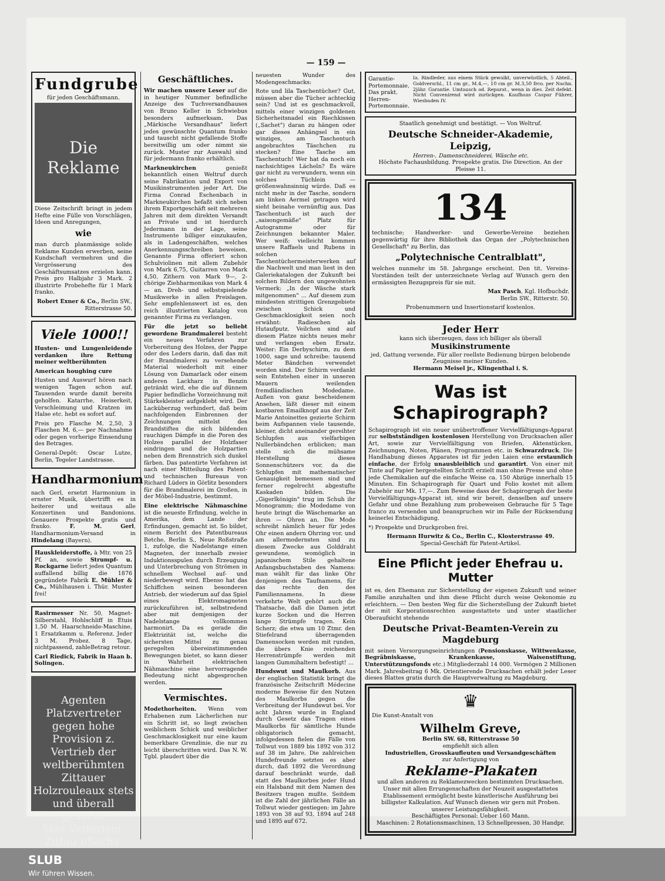— 159 —
Fundgrube
für jeden Geschäftsmann.
Die Reklame
Diese Zeitschrift bringt in jedem Hefte eine Fülle von Vorschlägen, Ideen und Anregungen,
wie
man durch planmässige solide Reklame Kunden erwerben, seine Kundschaft vermehren und die Vergrösserung des Geschäftsumsatzes erzielen kann. Preis pro Halbjahr 3 Mark. 2 illustrirte Probehefte für 1 Mark franko.
Robert Exner & Co., Berlin SW., Ritterstrasse 50.
Viele 1000!!
Husten- und Lungenleidende verdanken ihre Rettung meiner weltberühmten
American houghing cure
Husten und Auswurf hören nach wenigen Tagen schon auf. Tausenden wurde damit bereits geholfen. Katarrhe, Heiserkeit, Verschleimung und Kratzen im Halse etc. hebt es sofort auf.
Preis pro Flasche M. 2,50, 3 Flaschen M. 6,— per Nachnahme oder gegen vorherige Einsendung des Betrages.
General-Depôt: Oscar Lutze, Berlin, Tegeler Landstrasse.
Handharmonium
nach Gerl, ersetzt Harmonium in ernster Musik, übertrifft es in heiterer und weitaus alle Konzertinen und Bandonions. Genauere Prospekte gratis und franko. F. M. Gerl, Handharmonium-Versand in Hindelang (Bayern).
Hauskleiderstoffe, à Mtr. von 25 Pf. an, sowie Strumpf- u. Rockgarne liefert jedes Quantum auffallend billig die 1876 gegründete Fabrik E. Mühler & Co., Mühlhausen i. Thür. Muster frei!
Rasirmesser Nr. 50, Magnet-Silberstahl, Hohlschliff in Etuis 1,50 M. Haarschneide-Maschine, 1 Ersatzkamm u. Referenz. Jeder 3 M. Probez. 8 Tage, nichtpassend, zahleBetrag retour.
Carl Riedick, Fabrik in Haan b. Solingen.
Agenten
Platzvertreter gegen hohe Provision z. Vertrieb der weltberühmten Zittauer Holzrouleaux stets und überall gesucht
Max Vetterlein, Zittau i/Sachs.
Geschäftliches.
Wir machen unsere Leser auf die in heutiger Nummer befindliche Anzeige des Tuchversandhauses von Bruno Keller in Schwiebus besonders aufmerksam. Das „Märkische Versandhaus" liefert jedes gewünschte Quantum franko und tauscht nicht gefallende Stoffe bereitwillig um oder nimmt sie zurück. Muster zur Auswahl sind für jedermann franko erhältlich.
Markneukirchen genießt bekanntlich einen Weltruf durch seine Fabrikation und Export von Musikinstrumenten jeder Art. Die Firma Conrad Eschenbach in Markneukirchen befaßt sich neben ihrem Exportgeschäft seit mehreren Jahren mit dem direkten Versandt an Private und ist hierdurch Jedermann in der Lage, seine Instrumente billiger einzukaufen, als in Ladengeschäften, welches Anerkennungsschreiben beweisen. Genannte Firma offeriert schon Schulviolinen mit allem Zubehör von Mark 6,75, Guitarren von Mark 4,50, Zithern von Mark 9—, 2-chörige Ziehharmonikas von Mark 4— an. Dreh- und selbstspielende Musikwerke in allen Preislagen. Sehr empfehlenswert ist es, den reich illustrierten Katalog von genannter Firma zu verlangen.
Für die jetzt so beliebt gewordene Brandmalerei besteht ein neues Verfahren zur Vorbereitung des Holzes, der Pappe oder des Leders darin, daß das mit der Brandmalerei zu versehende Material wiederholt mit einer Lösung von Damarlack oder einem anderen Lackharz in Benzin getränkt wird, ehe die auf dünnem Papier befindliche Vorzeichnung mit Stärkekleister aufgeklebt wird. Der Lacküberzug verhindert, daß beim nachfolgenden Einbrennen der Zeichnungen mittelst des Brandstiftes die sich bildenden rauchigen Dämpfe in die Poren des Holzes parallel der Holzfaser eindringen und die Holzpartien neben dem Brennstrich sich dunkel färben. Das patentirte Verfahren ist nach einer Mitteilung des Patent- und technischen Bureaus von Richard Lüders in Görlitz besonders für die Brandmalerei im Großen, in der Möbel-Industrie, bestimmt.
Eine elektrische Nähmaschine ist die neueste Erfindung, welche in Amerika, dem Lande der Erfindungen, gemacht ist. So bildet, einem Bericht des Patentbureaus Betche, Berlin S., Neue Roßstraße 1, zufolge, die Nadelstange einen Magneten, der innerhalb zweier Induktionsspulen durch Erzeugung und Unterbrechung von Strömen in schnellem Wechsel auf- und niederbewegt wird. Ebenso hat das Schiffchen seinen besonderen Antrieb, der wiederum auf das Spiel eines Elektromagneten zurückzuführen ist, selbstredend aber mit demjenigen der Nadelstange vollkommen harmonirt. Da es gerade die Elektrizität ist, welche die sichersten Mittel zu genau geregelten übereinstimmenden Bewegungen bietet, so kann dieser in Wahrheit elektrischen Nähmaschine eine hervorragende Bedeutung nicht abgesprochen werden.
Vermischtes.
Modethorheiten. Wenn vom Erhabenen zum Lächerlichen nur ein Schritt ist, so liegt zwischen weiblichem Schick und weiblicher Geschmacklosigkeit nur eine kaum bemerkbare Grenzlinie, die nur zu leicht überschritten wird. Das N. W. Tgbl. plaudert über die
neuesten Wunder des Modengeschmacks:
Rote und lila Taschentücher? Gut, müssen aber die Tücher achteckig sein? Und ist es geschmackvoll, mittels einer winzigen goldenen Sicherheitsnadel ein Riechkissen („Sachet") daran zu hängen oder gar dieses Anhängsel in ein winziges, am Taschentuch angebrachtes Täschchen zu stecken? Eine Tasche am Taschentuch! Wer hat da noch ein nachsichtiges Lächeln? Es wäre gar nicht zu verwundern, wenn ein solches Tüchlein — größenwahnsinnig würde. Daß es nicht mehr in der Tasche, sondern am linken Aermel getragen wird sieht beinahe vernünftig aus. Das Taschentuch ist auch der „saisongemäße" Platz für Autogramme oder für Zeichnungen bekannter Maler. Wer weiß: vielleicht kommen unsere Raffaels und Rubens in solchen Taschentüchermeisterwerken auf die Nachwelt und man liest in den Galeriekatalogen der Zukunft bei solchen Bildern den ungewohnten Vermerk: „In der Wäsche stark mitgenommen" ... Auf diesem zum mindesten strittigen Grenzgebiete zwischen Schick und Geschmacklosigkeit seien noch erwähnt: Radieschen als Hutaufputz. Veilchen sind auf diesem Platze nichts neues mehr und verlangen eben Ersatz. Weiter: Ein Derbyschirm, zu dem 1000, sage und schreibe: tausend Meter Bändchen verwendet worden sind. Der Schirm verdankt sein Entstehen einer in unseren Mauern weilenden fremdländischen Modedame. Außen von ganz bescheidenem Ansehen, läßt dieser mit einem kostbaren Emailknopf aus der Zeit Marie Antoinettes gezierte Schirm beim Aufspannen viele tausende, kleiner, dicht aneinander gereihter Schlupfen aus vielfarbigen Nullerbändchen erblicken; man stelle sich die mühsame Herstellung dieses Sonnenschützers vor, da die Schlupfen mit mathematischer Genauigkeit bemessen sind und ferner regelrecht abgestufte Kaskaden bilden. Die „Gigerlkönigin" trug im Schuh ihr Monogramm; die Modedame von heute bringt die Wäschemarke an ihren — Ohren an. Die Mode schreibt nämlich heuer für jedes Ohr einen andern Ohrring vor, und am allermodernsten sind zu diesem Zwecke aus Golddraht gewundene, womöglich in japanischem Stile gehaltene Anfangsbuchstaben des Namens: man wählt für das linke Ohr denjenigen des Taufnamens, für das rechte den des Familiennamens. In diese verkehrte Welt gehört auch die Thatsache, daß die Damen jetzt kurze Socken und die Herren lange Strümpfe tragen. Kein Scherz; die etwa um 10 Ztmr. den Stiefelrand überragenden Damensocken werden mit runden, die übers Knie reichenden Herrenstrümpfe werden mit langen Gummihaltern befestigt! ...
Hundswut und Maulkorb. Aus der englischen Statistik bringt die französische Zeitschrift Médecine moderne Beweise für den Nutzen des Maulkorbs gegen die Verbreitung der Hundswut bei. Vor acht Jahren wurde in England durch Gesetz das Tragen eines Maulkorbs für sämtliche Hunde obligatorisch gemacht, infolgedessen fielen die Fälle von Tollwut von 1889 bis 1892 von 312 auf 38 im Jahre. Die zahlreichen Hundefreunde setzten es aber durch, daß 1892 die Verordnung darauf beschränkt wurde, daß statt des Maulkorbes jeder Hund ein Halsband mit dem Namen des Besitzers tragen mußte. Seitdem ist die Zahl der jährlichen Fälle an Tollwut wieder gestiegen: im Jahre 1893 von 38 auf 93, 1894 auf 248 und 1895 auf 672.
Garantie-Portemonnaie. Das prakt. Herren-Portemonnaie.
Ia. Rindleder, aus einem Stück gewalkt, unverwüstlich, 5 Abteil., Goldverschl., 11 cm gr., M.4,—, 10 cm gr. M.3,50 frco. per Nachn. 2jähr. Garantie. Umtausch od. Reparat., wenn in dies. Zeit defekt. Nicht Convenirend wird zurückgen. Kaufhaus Caspar Führer, Wiesbaden IV.
Staatlich genehmigt und bestätigt. — Von Weltruf.
Deutsche Schneider-Akademie, Leipzig,
Herren-, Damenschneiderei, Wäsche etc.
Höchste Fachausbildung. Prospekte gratis. Die Direction. An der Pleisse 11.
134
technische; Handwerker- und Gewerbe-Vereine beziehen gegenwärtig für ihre Bibliothek das Organ der „Polytechnischen Gesellschaft" zu Berlin, das
„Polytechnische Centralblatt",
welches nunmehr im 58. Jahrgange erscheint. Den tit. Vereins-Vorständen teilt der unterzeichnete Verlag auf Wunsch gern den ermässigten Bezugspreis für sie mit.
Max Pasch, Kgl. Hofbuchdr.
Berlin SW., Ritterstr. 50.
Probenummern und Insertionstarif kostenlos.
Jeder Herr
kann sich überzeugen, dass ich billiger als überall
Musikinstrumente
jed. Gattung versende. Für aller reellste Bedienung bürgen belobende Zeugnisse meiner Kunden.
Hermann Meisel jr., Klingenthal i. S.
Was ist Schapirograph?
Schapirograph ist ein neuer unübertroffener Vervielfältigungs-Apparat zur selbstständigen kostenlosen Herstellung von Drucksachen aller Art, sowie zur Vervielfältigung von Briefen, Aktenstücken, Zeichnungen, Noten, Plänen, Programmen etc. in Schwarzdruck. Die Handhabung dieses Apparates ist für jeden Laien eine erstaunlich einfache, der Erfolg unausbleiblich und garantirt. Von einer mit Tinte auf Papier hergestellten Schrift erzielt man ohne Presse und ohne jede Chemikalien auf die einfache Weise ca. 150 Abzüge innerhalb 15 Minuten. Ein Schapirograph für Quart und Folio kostet mit allem Zubehör nur Mk. 17,—. Zum Beweise dass der Schapirograph der beste Vervielfältigungs-Apparat ist, sind wir bereit, denselben auf unsere Gefahr und ohne Bezahlung zum probeweisen Gebrauche für 5 Tage franco zu versenden und beanspruchen wir im Falle der Rücksendung keinerlei Entschädigung.
*) Prospekte und Druckproben frei.
Hermann Hurwitz & Co., Berlin C., Klosterstrasse 49.
Special-Geschäft für Patent-Artikel.
Eine Pflicht jeder Ehefrau u. Mutter
ist es, den Ehemann zur Sicherstellung der eigenen Zukunft und seiner Familie anzuhalten und ihm diese Pflicht durch weise Oekonomie zu erleichtern. — Den besten Weg für die Sicherstellung der Zukunft bietet der mit Korporationsrechten ausgestattete und unter staatlicher Oberaufsicht stehende
Deutsche Privat-Beamten-Verein zu Magdeburg
mit seinen Versorgungseinrichtungen (Pensionskasse, Wittwenkasse, Begräbniskasse, Krankenkasse, Waisenstiftung, Unterstützungsfonds etc.) Mitgliederzahl 14 000. Vermögen 2 Millionen Mark. Jahresbeitrag 6 Mk. Orientierende Drucksachen erhält jeder Leser dieses Blattes gratis durch die Hauptverwaltung zu Magdeburg.
♛
Die Kunst-Anstalt von
Wilhelm Greve,
Berlin SW. 68, Ritterstrasse 50
empfiehlt sich allen
Industriellen, Grosskaufleuten und Versandgeschäften
zur Anfertigung von
Reklame-Plakaten
und allen anderen zu Reklamezwecken bestimmten Drucksachen.
Unser mit allen Errungenschaften der Neuzeit ausgestattetes Etablissement ermöglicht beste künstlerische Ausführung bei billigster Kalkulation. Auf Wunsch dienen wir gern mit Proben. unserer Leistungsfähigkeit.
Beschäftigtes Personal: Ueber 160 Mann.
Maschinen: 2 Rotationsmaschinen, 13 Schnellpressen, 30 Handpr.
SLUB
Wir führen Wissen.